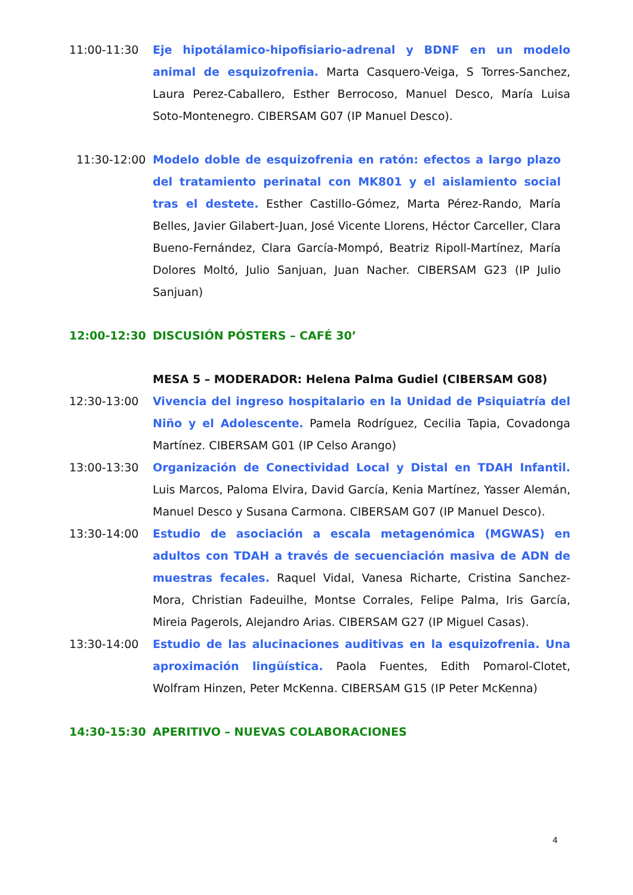11:00-11:30 Eje hipotálamico-hipofisiario-adrenal y BDNF en un modelo animal de esquizofrenia. Marta Casquero-Veiga, S Torres-Sanchez, Laura Perez-Caballero, Esther Berrocoso, Manuel Desco, María Luisa Soto-Montenegro. CIBERSAM G07 (IP Manuel Desco).
11:30-12:00 Modelo doble de esquizofrenia en ratón: efectos a largo plazo del tratamiento perinatal con MK801 y el aislamiento social tras el destete. Esther Castillo-Gómez, Marta Pérez-Rando, María Belles, Javier Gilabert-Juan, José Vicente Llorens, Héctor Carceller, Clara Bueno-Fernández, Clara García-Mompó, Beatriz Ripoll-Martínez, María Dolores Moltó, Julio Sanjuan, Juan Nacher. CIBERSAM G23 (IP Julio Sanjuan)
12:00-12:30 DISCUSIÓN PÓSTERS – CAFÉ 30’
MESA 5 – MODERADOR: Helena Palma Gudiel (CIBERSAM G08)
12:30-13:00 Vivencia del ingreso hospitalario en la Unidad de Psiquiatría del Niño y el Adolescente. Pamela Rodríguez, Cecilia Tapia, Covadonga Martínez. CIBERSAM G01 (IP Celso Arango)
13:00-13:30 Organización de Conectividad Local y Distal en TDAH Infantil. Luis Marcos, Paloma Elvira, David García, Kenia Martínez, Yasser Alemán, Manuel Desco y Susana Carmona. CIBERSAM G07 (IP Manuel Desco).
13:30-14:00 Estudio de asociación a escala metagenómica (MGWAS) en adultos con TDAH a través de secuenciación masiva de ADN de muestras fecales. Raquel Vidal, Vanesa Richarte, Cristina Sanchez-Mora, Christian Fadeuilhe, Montse Corrales, Felipe Palma, Iris García, Mireia Pagerols, Alejandro Arias. CIBERSAM G27 (IP Miguel Casas).
13:30-14:00 Estudio de las alucinaciones auditivas en la esquizofrenia. Una aproximación lingüística. Paola Fuentes, Edith Pomarol-Clotet, Wolfram Hinzen, Peter McKenna. CIBERSAM G15 (IP Peter McKenna)
14:30-15:30 APERITIVO – NUEVAS COLABORACIONES
4